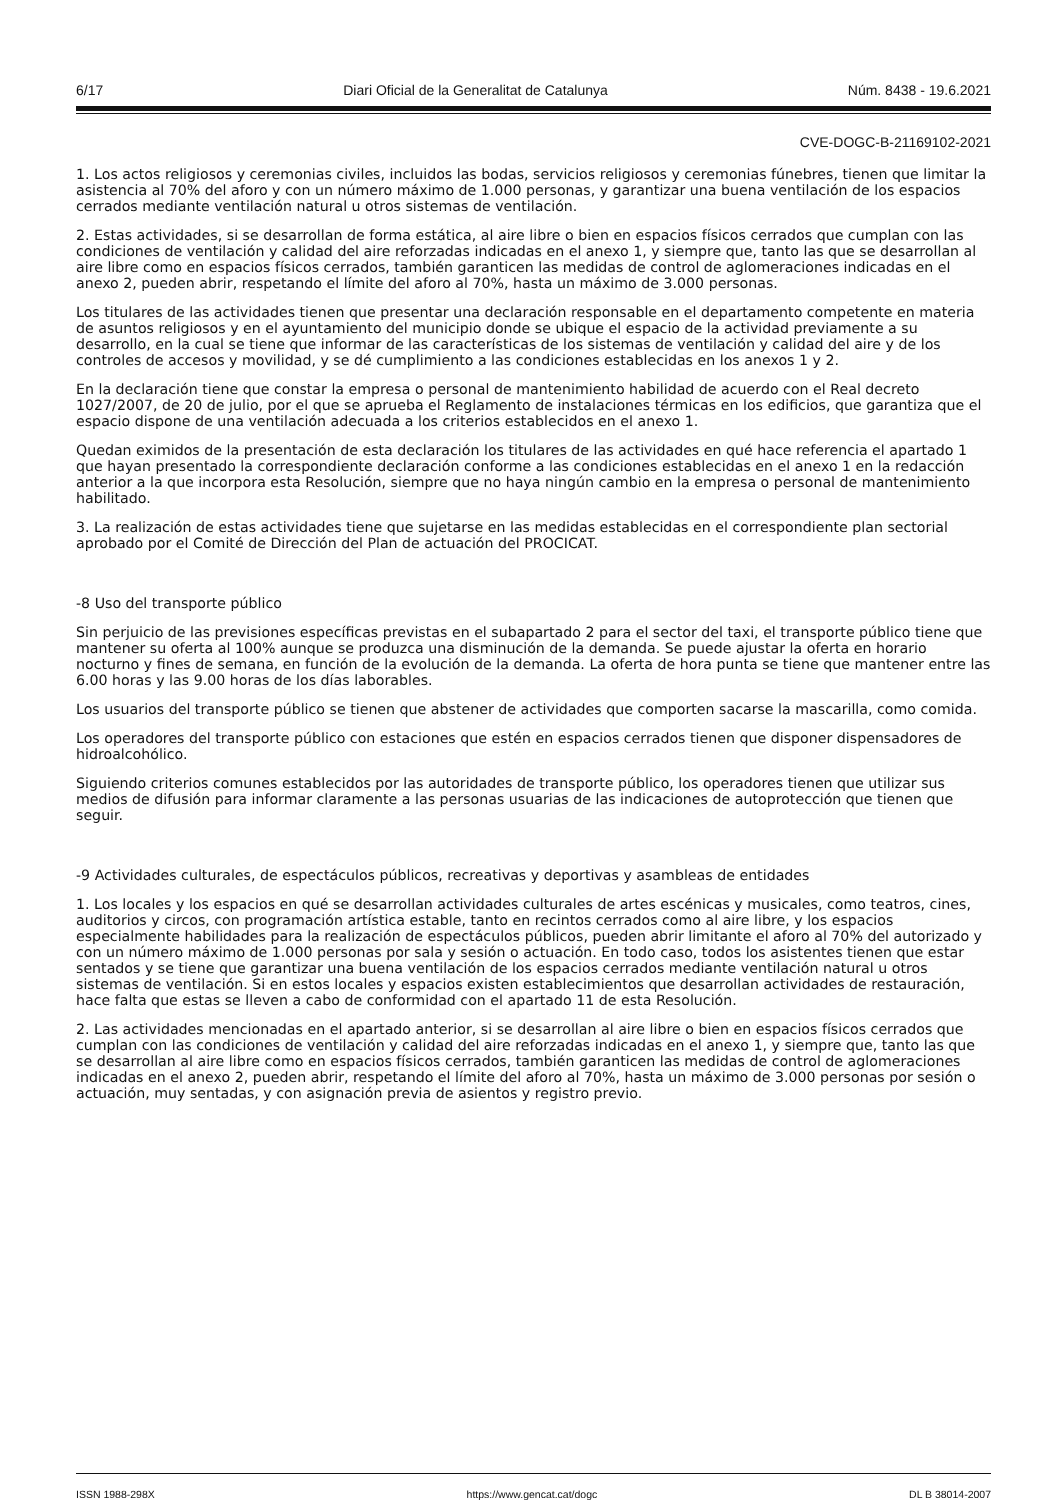6/17 Diari Oficial de la Generalitat de Catalunya Núm. 8438 - 19.6.2021
CVE-DOGC-B-21169102-2021
1. Los actos religiosos y ceremonias civiles, incluidos las bodas, servicios religiosos y ceremonias fúnebres, tienen que limitar la asistencia al 70% del aforo y con un número máximo de 1.000 personas, y garantizar una buena ventilación de los espacios cerrados mediante ventilación natural u otros sistemas de ventilación.
2. Estas actividades, si se desarrollan de forma estática, al aire libre o bien en espacios físicos cerrados que cumplan con las condiciones de ventilación y calidad del aire reforzadas indicadas en el anexo 1, y siempre que, tanto las que se desarrollan al aire libre como en espacios físicos cerrados, también garanticen las medidas de control de aglomeraciones indicadas en el anexo 2, pueden abrir, respetando el límite del aforo al 70%, hasta un máximo de 3.000 personas.
Los titulares de las actividades tienen que presentar una declaración responsable en el departamento competente en materia de asuntos religiosos y en el ayuntamiento del municipio donde se ubique el espacio de la actividad previamente a su desarrollo, en la cual se tiene que informar de las características de los sistemas de ventilación y calidad del aire y de los controles de accesos y movilidad, y se dé cumplimiento a las condiciones establecidas en los anexos 1 y 2.
En la declaración tiene que constar la empresa o personal de mantenimiento habilidad de acuerdo con el Real decreto 1027/2007, de 20 de julio, por el que se aprueba el Reglamento de instalaciones térmicas en los edificios, que garantiza que el espacio dispone de una ventilación adecuada a los criterios establecidos en el anexo 1.
Quedan eximidos de la presentación de esta declaración los titulares de las actividades en qué hace referencia el apartado 1 que hayan presentado la correspondiente declaración conforme a las condiciones establecidas en el anexo 1 en la redacción anterior a la que incorpora esta Resolución, siempre que no haya ningún cambio en la empresa o personal de mantenimiento habilitado.
3. La realización de estas actividades tiene que sujetarse en las medidas establecidas en el correspondiente plan sectorial aprobado por el Comité de Dirección del Plan de actuación del PROCICAT.
-8 Uso del transporte público
Sin perjuicio de las previsiones específicas previstas en el subapartado 2 para el sector del taxi, el transporte público tiene que mantener su oferta al 100% aunque se produzca una disminución de la demanda. Se puede ajustar la oferta en horario nocturno y fines de semana, en función de la evolución de la demanda. La oferta de hora punta se tiene que mantener entre las 6.00 horas y las 9.00 horas de los días laborables.
Los usuarios del transporte público se tienen que abstener de actividades que comporten sacarse la mascarilla, como comida.
Los operadores del transporte público con estaciones que estén en espacios cerrados tienen que disponer dispensadores de hidroalcohólico.
Siguiendo criterios comunes establecidos por las autoridades de transporte público, los operadores tienen que utilizar sus medios de difusión para informar claramente a las personas usuarias de las indicaciones de autoprotección que tienen que seguir.
-9 Actividades culturales, de espectáculos públicos, recreativas y deportivas y asambleas de entidades
1. Los locales y los espacios en qué se desarrollan actividades culturales de artes escénicas y musicales, como teatros, cines, auditorios y circos, con programación artística estable, tanto en recintos cerrados como al aire libre, y los espacios especialmente habilidades para la realización de espectáculos públicos, pueden abrir limitante el aforo al 70% del autorizado y con un número máximo de 1.000 personas por sala y sesión o actuación. En todo caso, todos los asistentes tienen que estar sentados y se tiene que garantizar una buena ventilación de los espacios cerrados mediante ventilación natural u otros sistemas de ventilación. Si en estos locales y espacios existen establecimientos que desarrollan actividades de restauración, hace falta que estas se lleven a cabo de conformidad con el apartado 11 de esta Resolución.
2. Las actividades mencionadas en el apartado anterior, si se desarrollan al aire libre o bien en espacios físicos cerrados que cumplan con las condiciones de ventilación y calidad del aire reforzadas indicadas en el anexo 1, y siempre que, tanto las que se desarrollan al aire libre como en espacios físicos cerrados, también garanticen las medidas de control de aglomeraciones indicadas en el anexo 2, pueden abrir, respetando el límite del aforo al 70%, hasta un máximo de 3.000 personas por sesión o actuación, muy sentadas, y con asignación previa de asientos y registro previo.
ISSN 1988-298X https://www.gencat.cat/dogc DL B 38014-2007